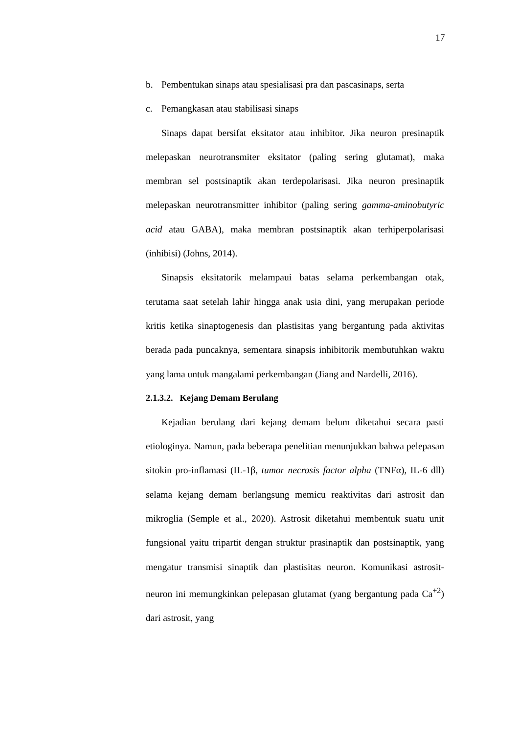17
b. Pembentukan sinaps atau spesialisasi pra dan pascasinaps, serta
c. Pemangkasan atau stabilisasi sinaps
Sinaps dapat bersifat eksitator atau inhibitor. Jika neuron presinaptik melepaskan neurotransmiter eksitator (paling sering glutamat), maka membran sel postsinaptik akan terdepolarisasi. Jika neuron presinaptik melepaskan neurotransmitter inhibitor (paling sering gamma-aminobutyric acid atau GABA), maka membran postsinaptik akan terhiperpolarisasi (inhibisi) (Johns, 2014).
Sinapsis eksitatorik melampaui batas selama perkembangan otak, terutama saat setelah lahir hingga anak usia dini, yang merupakan periode kritis ketika sinaptogenesis dan plastisitas yang bergantung pada aktivitas berada pada puncaknya, sementara sinapsis inhibitorik membutuhkan waktu yang lama untuk mangalami perkembangan (Jiang and Nardelli, 2016).
2.1.3.2. Kejang Demam Berulang
Kejadian berulang dari kejang demam belum diketahui secara pasti etiologinya. Namun, pada beberapa penelitian menunjukkan bahwa pelepasan sitokin pro-inflamasi (IL-1β, tumor necrosis factor alpha (TNFα), IL-6 dll) selama kejang demam berlangsung memicu reaktivitas dari astrosit dan mikroglia (Semple et al., 2020). Astrosit diketahui membentuk suatu unit fungsional yaitu tripartit dengan struktur prasinaptik dan postsinaptik, yang mengatur transmisi sinaptik dan plastisitas neuron. Komunikasi astrosit-neuron ini memungkinkan pelepasan glutamat (yang bergantung pada Ca<sup>+2</sup>) dari astrosit, yang